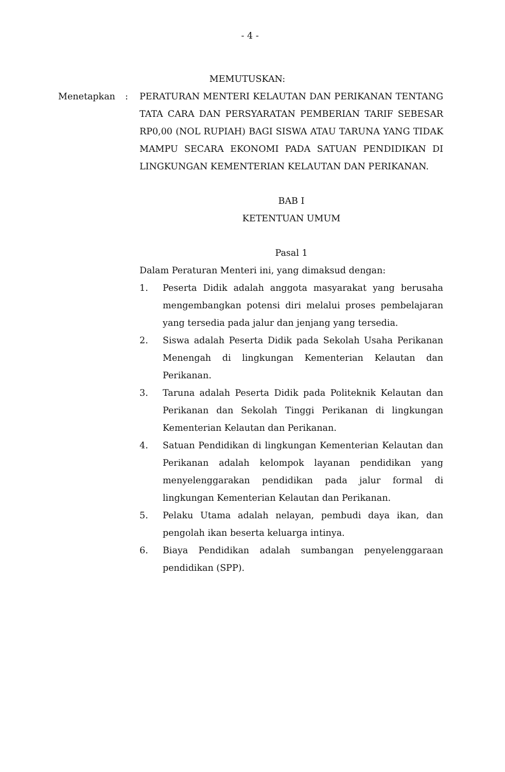- 4 -
MEMUTUSKAN:
Menetapkan : PERATURAN MENTERI KELAUTAN DAN PERIKANAN TENTANG TATA CARA DAN PERSYARATAN PEMBERIAN TARIF SEBESAR RP0,00 (NOL RUPIAH) BAGI SISWA ATAU TARUNA YANG TIDAK MAMPU SECARA EKONOMI PADA SATUAN PENDIDIKAN DI LINGKUNGAN KEMENTERIAN KELAUTAN DAN PERIKANAN.
BAB I
KETENTUAN UMUM
Pasal 1
Dalam Peraturan Menteri ini, yang dimaksud dengan:
1. Peserta Didik adalah anggota masyarakat yang berusaha mengembangkan potensi diri melalui proses pembelajaran yang tersedia pada jalur dan jenjang yang tersedia.
2. Siswa adalah Peserta Didik pada Sekolah Usaha Perikanan Menengah di lingkungan Kementerian Kelautan dan Perikanan.
3. Taruna adalah Peserta Didik pada Politeknik Kelautan dan Perikanan dan Sekolah Tinggi Perikanan di lingkungan Kementerian Kelautan dan Perikanan.
4. Satuan Pendidikan di lingkungan Kementerian Kelautan dan Perikanan adalah kelompok layanan pendidikan yang menyelenggarakan pendidikan pada jalur formal di lingkungan Kementerian Kelautan dan Perikanan.
5. Pelaku Utama adalah nelayan, pembudi daya ikan, dan pengolah ikan beserta keluarga intinya.
6. Biaya Pendidikan adalah sumbangan penyelenggaraan pendidikan (SPP).